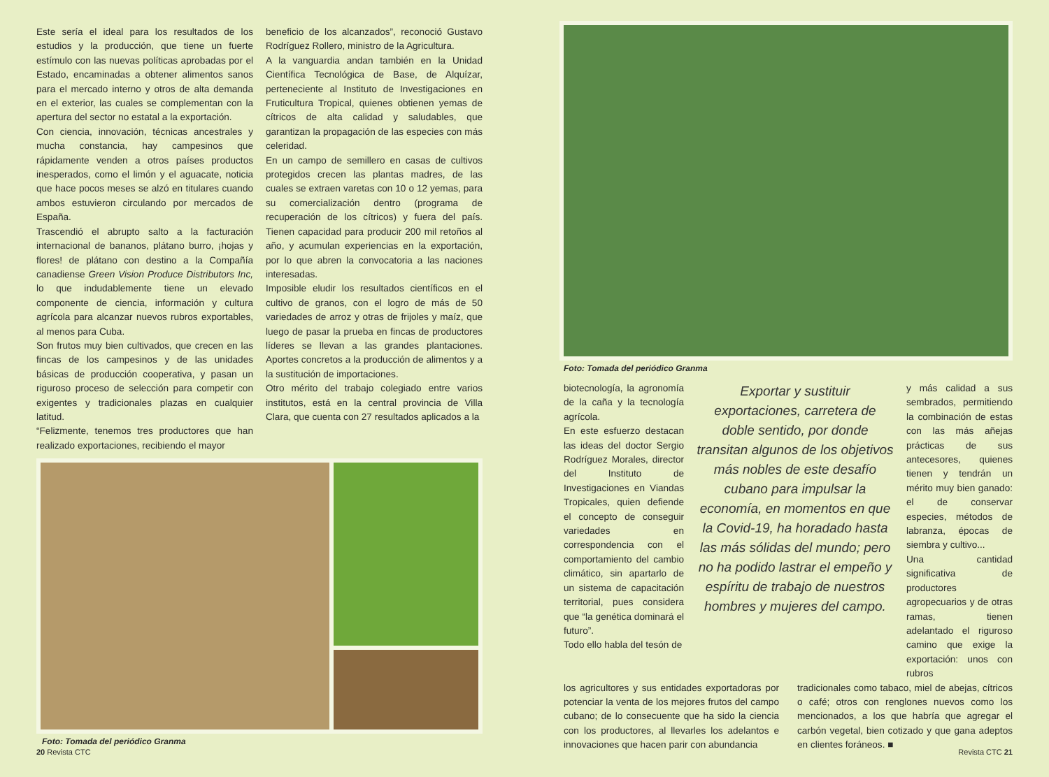Este sería el ideal para los resultados de los estudios y la producción, que tiene un fuerte estímulo con las nuevas políticas aprobadas por el Estado, encaminadas a obtener alimentos sanos para el mercado interno y otros de alta demanda en el exterior, las cuales se complementan con la apertura del sector no estatal a la exportación.
Con ciencia, innovación, técnicas ancestrales y mucha constancia, hay campesinos que rápidamente venden a otros países productos inesperados, como el limón y el aguacate, noticia que hace pocos meses se alzó en titulares cuando ambos estuvieron circulando por mercados de España.
Trascendió el abrupto salto a la facturación internacional de bananos, plátano burro, ¡hojas y flores! de plátano con destino a la Compañía canadiense Green Vision Produce Distributors Inc, lo que indudablemente tiene un elevado componente de ciencia, información y cultura agrícola para alcanzar nuevos rubros exportables, al menos para Cuba.
Son frutos muy bien cultivados, que crecen en las fincas de los campesinos y de las unidades básicas de producción cooperativa, y pasan un riguroso proceso de selección para competir con exigentes y tradicionales plazas en cualquier latitud.
“Felizmente, tenemos tres productores que han realizado exportaciones, recibiendo el mayor
beneficio de los alcanzados”, reconoció Gustavo Rodríguez Rollero, ministro de la Agricultura.
A la vanguardia andan también en la Unidad Científica Tecnológica de Base, de Alquízar, perteneciente al Instituto de Investigaciones en Fruticultura Tropical, quienes obtienen yemas de cítricos de alta calidad y saludables, que garantizan la propagación de las especies con más celeridad.
En un campo de semillero en casas de cultivos protegidos crecen las plantas madres, de las cuales se extraen varetas con 10 o 12 yemas, para su comercialización dentro (programa de recuperación de los cítricos) y fuera del país. Tienen capacidad para producir 200 mil retoños al año, y acumulan experiencias en la exportación, por lo que abren la convocatoria a las naciones interesadas.
Imposible eludir los resultados científicos en el cultivo de granos, con el logro de más de 50 variedades de arroz y otras de frijoles y maíz, que luego de pasar la prueba en fincas de productores líderes se llevan a las grandes plantaciones. Aportes concretos a la producción de alimentos y a la sustitución de importaciones.
Otro mérito del trabajo colegiado entre varios institutos, está en la central provincia de Villa Clara, que cuenta con 27 resultados aplicados a la
Foto: Tomada del periódico Granma
20 Revista CTC
Foto: Tomada del periódico Granma
biotecnología, la agronomía de la caña y la tecnología agrícola.
En este esfuerzo destacan las ideas del doctor Sergio Rodríguez Morales, director del Instituto de Investigaciones en Viandas Tropicales, quien defiende el concepto de conseguir variedades en correspondencia con el comportamiento del cambio climático, sin apartarlo de un sistema de capacitación territorial, pues considera que “la genética dominará el futuro”.
Todo ello habla del tesón de
Exportar y sustituir exportaciones, carretera de doble sentido, por donde transitan algunos de los objetivos más nobles de este desafío cubano para impulsar la economía, en momentos en que la Covid-19, ha horadado hasta las más sólidas del mundo; pero no ha podido lastrar el empeño y espíritu de trabajo de nuestros hombres y mujeres del campo.
y más calidad a sus sembrados, permitiendo la combinación de estas con las más añejas prácticas de sus antecesores, quienes tienen y tendrán un mérito muy bien ganado: el de conservar especies, métodos de labranza, épocas de siembra y cultivo...
Una cantidad significativa de productores agropecuarios y de otras ramas, tienen adelantado el riguroso camino que exige la exportación: unos con rubros
los agricultores y sus entidades exportadoras por potenciar la venta de los mejores frutos del campo cubano; de lo consecuente que ha sido la ciencia con los productores, al llevarles los adelantos e innovaciones que hacen parir con abundancia
tradicionales como tabaco, miel de abejas, cítricos o café; otros con renglones nuevos como los mencionados, a los que habría que agregar el carbón vegetal, bien cotizado y que gana adeptos en clientes foráneos. ■
Revista CTC 21